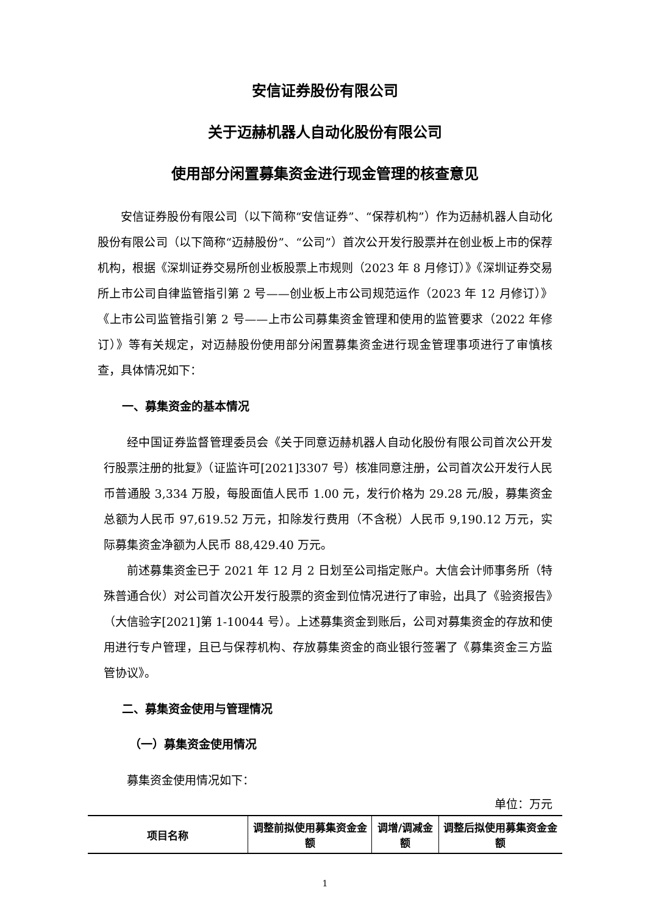安信证券股份有限公司
关于迈赫机器人自动化股份有限公司
使用部分闲置募集资金进行现金管理的核查意见
安信证券股份有限公司（以下简称“安信证券”、“保荐机构”）作为迈赫机器人自动化股份有限公司（以下简称“迈赫股份”、“公司”）首次公开发行股票并在创业板上市的保荐机构，根据《深圳证券交易所创业板股票上市规则（2023 年 8 月修订）》《深圳证券交易所上市公司自律监管指引第 2 号——创业板上市公司规范运作（2023 年 12 月修订）》《上市公司监管指引第 2 号——上市公司募集资金管理和使用的监管要求（2022 年修订）》等有关规定，对迈赫股份使用部分闲置募集资金进行现金管理事项进行了审慎核查，具体情况如下：
一、募集资金的基本情况
经中国证券监督管理委员会《关于同意迈赫机器人自动化股份有限公司首次公开发行股票注册的批复》（证监许可[2021]3307 号）核准同意注册，公司首次公开发行人民币普通股 3,334 万股，每股面值人民币 1.00 元，发行价格为 29.28 元/股，募集资金总额为人民币 97,619.52 万元，扣除发行费用（不含税）人民币 9,190.12 万元，实际募集资金净额为人民币 88,429.40 万元。
前述募集资金已于 2021 年 12 月 2 日划至公司指定账户。大信会计师事务所（特殊普通合伙）对公司首次公开发行股票的资金到位情况进行了审验，出具了《验资报告》（大信验字[2021]第 1-10044 号）。上述募集资金到账后，公司对募集资金的存放和使用进行专户管理，且已与保荐机构、存放募集资金的商业银行签署了《募集资金三方监管协议》。
二、募集资金使用与管理情况
（一）募集资金使用情况
募集资金使用情况如下：
单位：万元
| 项目名称 | 调整前拟使用募集资金金额 | 调增/调减金额 | 调整后拟使用募集资金金额 |
| --- | --- | --- | --- |
1